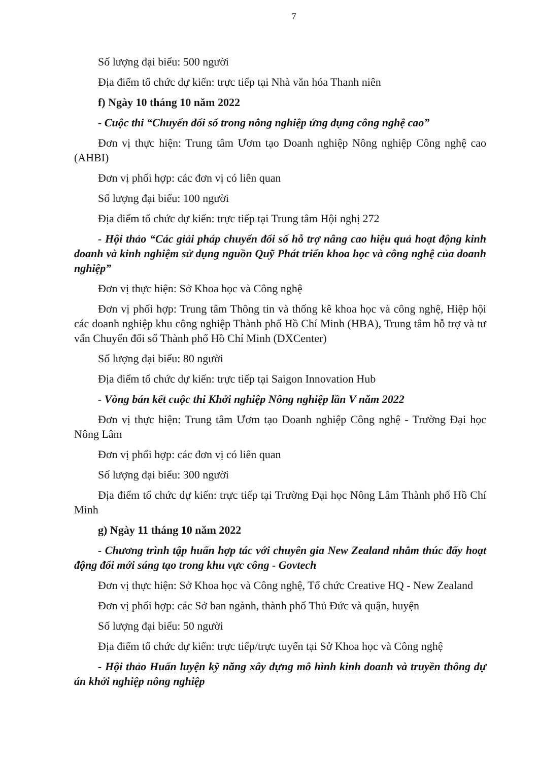7
Số lượng đại biểu: 500 người
Địa điểm tổ chức dự kiến: trực tiếp tại Nhà văn hóa Thanh niên
f) Ngày 10 tháng 10 năm 2022
- Cuộc thi “Chuyển đổi số trong nông nghiệp ứng dụng công nghệ cao”
Đơn vị thực hiện: Trung tâm Ươm tạo Doanh nghiệp Nông nghiệp Công nghệ cao (AHBI)
Đơn vị phối hợp: các đơn vị có liên quan
Số lượng đại biểu: 100 người
Địa điểm tổ chức dự kiến: trực tiếp tại Trung tâm Hội nghị 272
- Hội thảo “Các giải pháp chuyển đổi số hỗ trợ nâng cao hiệu quả hoạt động kinh doanh và kinh nghiệm sử dụng nguồn Quỹ Phát triển khoa học và công nghệ của doanh nghiệp”
Đơn vị thực hiện: Sở Khoa học và Công nghệ
Đơn vị phối hợp: Trung tâm Thông tin và thống kê khoa học và công nghệ, Hiệp hội các doanh nghiệp khu công nghiệp Thành phố Hồ Chí Minh (HBA), Trung tâm hỗ trợ và tư vấn Chuyển đổi số Thành phố Hồ Chí Minh (DXCenter)
Số lượng đại biểu: 80 người
Địa điểm tổ chức dự kiến: trực tiếp tại Saigon Innovation Hub
- Vòng bán kết cuộc thi Khởi nghiệp Nông nghiệp lần V năm 2022
Đơn vị thực hiện: Trung tâm Ươm tạo Doanh nghiệp Công nghệ - Trường Đại học Nông Lâm
Đơn vị phối hợp: các đơn vị có liên quan
Số lượng đại biểu: 300 người
Địa điểm tổ chức dự kiến: trực tiếp tại Trường Đại học Nông Lâm Thành phố Hồ Chí Minh
g) Ngày 11 tháng 10 năm 2022
- Chương trình tập huấn hợp tác với chuyên gia New Zealand nhằm thúc đẩy hoạt động đổi mới sáng tạo trong khu vực công - Govtech
Đơn vị thực hiện: Sở Khoa học và Công nghệ, Tổ chức Creative HQ - New Zealand
Đơn vị phối hợp: các Sở ban ngành, thành phố Thủ Đức và quận, huyện
Số lượng đại biểu: 50 người
Địa điểm tổ chức dự kiến: trực tiếp/trực tuyến tại Sở Khoa học và Công nghệ
- Hội thảo Huấn luyện kỹ năng xây dựng mô hình kinh doanh và truyền thông dự án khởi nghiệp nông nghiệp